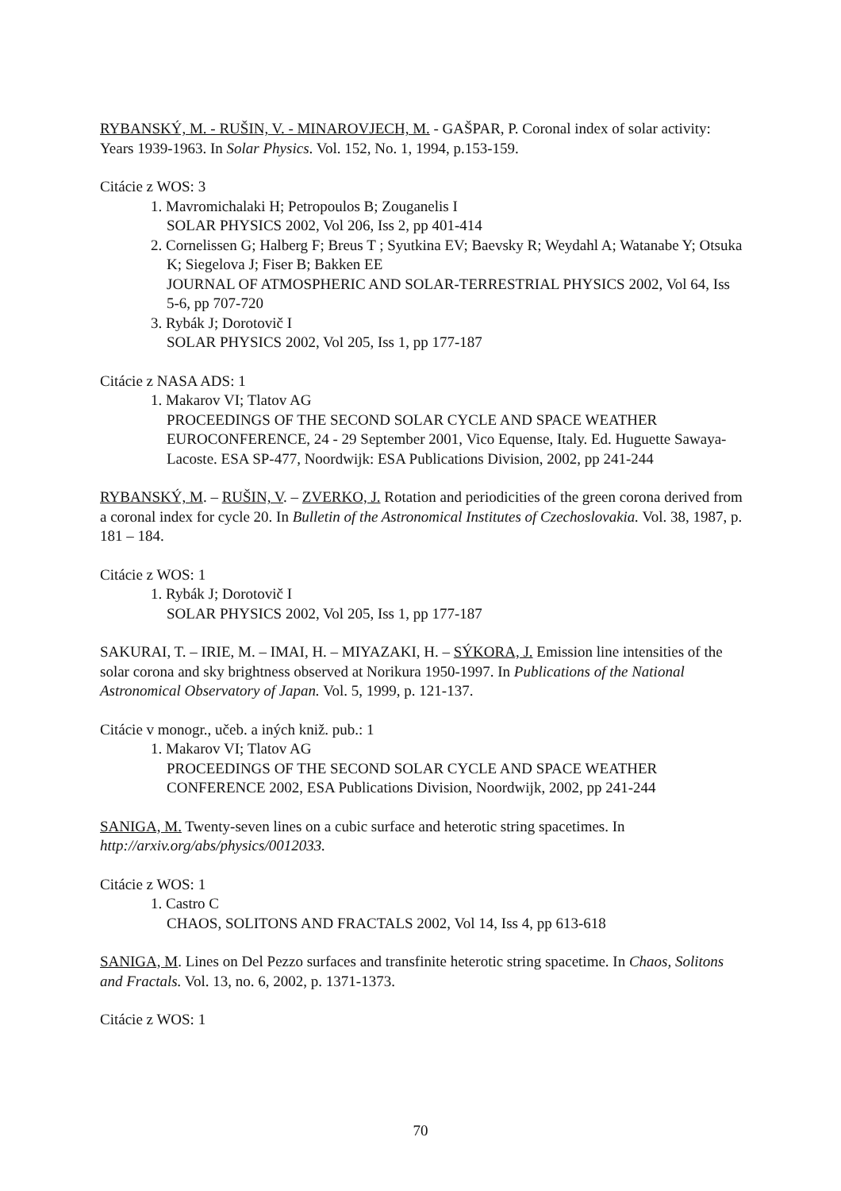RYBANSKÝ, M. - RUŠIN, V. - MINAROVJECH, M. - GAŠPAR, P. Coronal index of solar activity: Years 1939-1963. In Solar Physics. Vol. 152, No. 1, 1994, p.153-159.
Citácie z WOS: 3
1. Mavromichalaki H; Petropoulos B; Zouganelis I
SOLAR PHYSICS 2002, Vol 206, Iss 2, pp 401-414
2. Cornelissen G; Halberg F; Breus T ; Syutkina EV; Baevsky R; Weydahl A; Watanabe Y; Otsuka K; Siegelova J; Fiser B; Bakken EE
JOURNAL OF ATMOSPHERIC AND SOLAR-TERRESTRIAL PHYSICS 2002, Vol 64, Iss 5-6, pp 707-720
3. Rybák J; Dorotovič I
SOLAR PHYSICS 2002, Vol 205, Iss 1, pp 177-187
Citácie z NASA ADS: 1
1. Makarov VI; Tlatov AG
PROCEEDINGS OF THE SECOND SOLAR CYCLE AND SPACE WEATHER EUROCONFERENCE, 24 - 29 September 2001, Vico Equense, Italy. Ed. Huguette Sawaya-Lacoste. ESA SP-477, Noordwijk: ESA Publications Division, 2002, pp 241-244
RYBANSKÝ, M. – RUŠIN, V. – ZVERKO, J. Rotation and periodicities of the green corona derived from a coronal index for cycle 20. In Bulletin of the Astronomical Institutes of Czechoslovakia. Vol. 38, 1987, p. 181 – 184.
Citácie z WOS: 1
1. Rybák J; Dorotovič I
SOLAR PHYSICS 2002, Vol 205, Iss 1, pp 177-187
SAKURAI, T. – IRIE, M. – IMAI, H. – MIYAZAKI, H. – SÝKORA, J. Emission line intensities of the solar corona and sky brightness observed at Norikura 1950-1997. In Publications of the National Astronomical Observatory of Japan. Vol. 5, 1999, p. 121-137.
Citácie v monogr., učeb. a iných kniž. pub.: 1
1. Makarov VI; Tlatov AG
PROCEEDINGS OF THE SECOND SOLAR CYCLE AND SPACE WEATHER CONFERENCE 2002, ESA Publications Division, Noordwijk, 2002, pp 241-244
SANIGA, M. Twenty-seven lines on a cubic surface and heterotic string spacetimes. In http://arxiv.org/abs/physics/0012033.
Citácie z WOS: 1
1. Castro C
CHAOS, SOLITONS AND FRACTALS 2002, Vol 14, Iss 4, pp 613-618
SANIGA, M. Lines on Del Pezzo surfaces and transfinite heterotic string spacetime. In Chaos, Solitons and Fractals. Vol. 13, no. 6, 2002, p. 1371-1373.
Citácie z WOS: 1
70